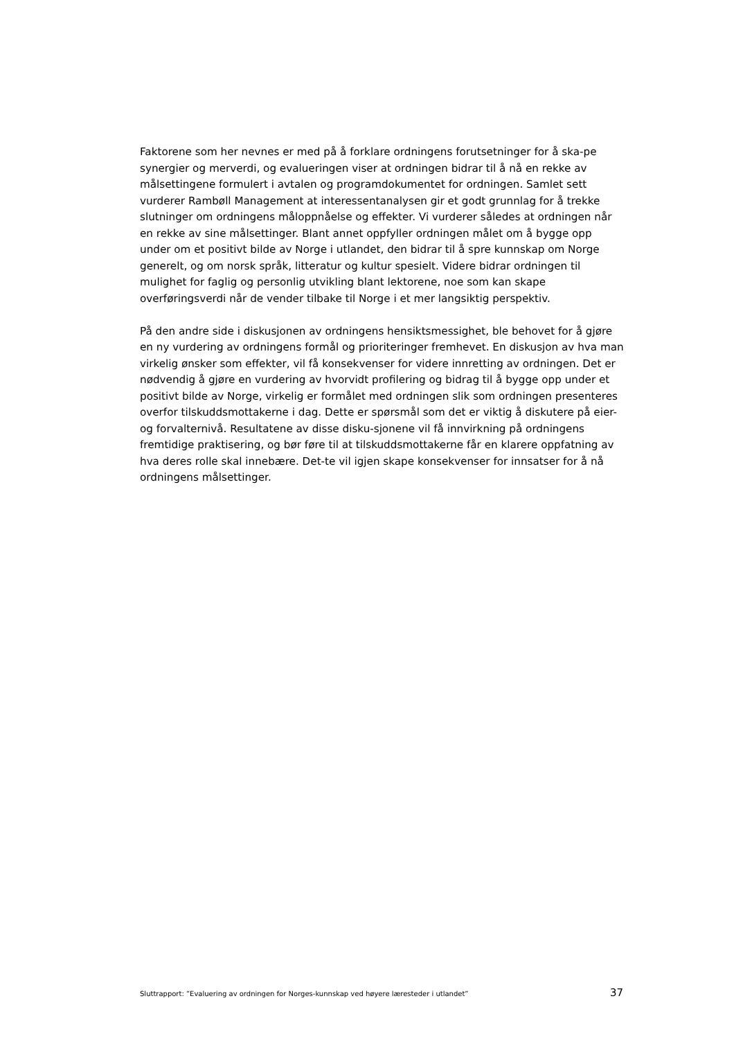Faktorene som her nevnes er med på å forklare ordningens forutsetninger for å ska-pe synergier og merverdi, og evalueringen viser at ordningen bidrar til å nå en rekke av målsettingene formulert i avtalen og programdokumentet for ordningen. Samlet sett vurderer Rambøll Management at interessentanalysen gir et godt grunnlag for å trekke slutninger om ordningens måloppnåelse og effekter. Vi vurderer således at ordningen når en rekke av sine målsettinger. Blant annet oppfyller ordningen målet om å bygge opp under om et positivt bilde av Norge i utlandet, den bidrar til å spre kunnskap om Norge generelt, og om norsk språk, litteratur og kultur spesielt. Videre bidrar ordningen til mulighet for faglig og personlig utvikling blant lektorene, noe som kan skape overføringsverdi når de vender tilbake til Norge i et mer langsiktig perspektiv.
På den andre side i diskusjonen av ordningens hensiktsmessighet, ble behovet for å gjøre en ny vurdering av ordningens formål og prioriteringer fremhevet. En diskusjon av hva man virkelig ønsker som effekter, vil få konsekvenser for videre innretting av ordningen. Det er nødvendig å gjøre en vurdering av hvorvidt profilering og bidrag til å bygge opp under et positivt bilde av Norge, virkelig er formålet med ordningen slik som ordningen presenteres overfor tilskuddsmottakerne i dag. Dette er spørsmål som det er viktig å diskutere på eier- og forvalternivå. Resultatene av disse disku-sjonene vil få innvirkning på ordningens fremtidige praktisering, og bør føre til at tilskuddsmottakerne får en klarere oppfatning av hva deres rolle skal innebære. Det-te vil igjen skape konsekvenser for innsatser for å nå ordningens målsettinger.
Sluttrapport: ”Evaluering av ordningen for Norges-kunnskap ved høyere læresteder i utlandet” 37